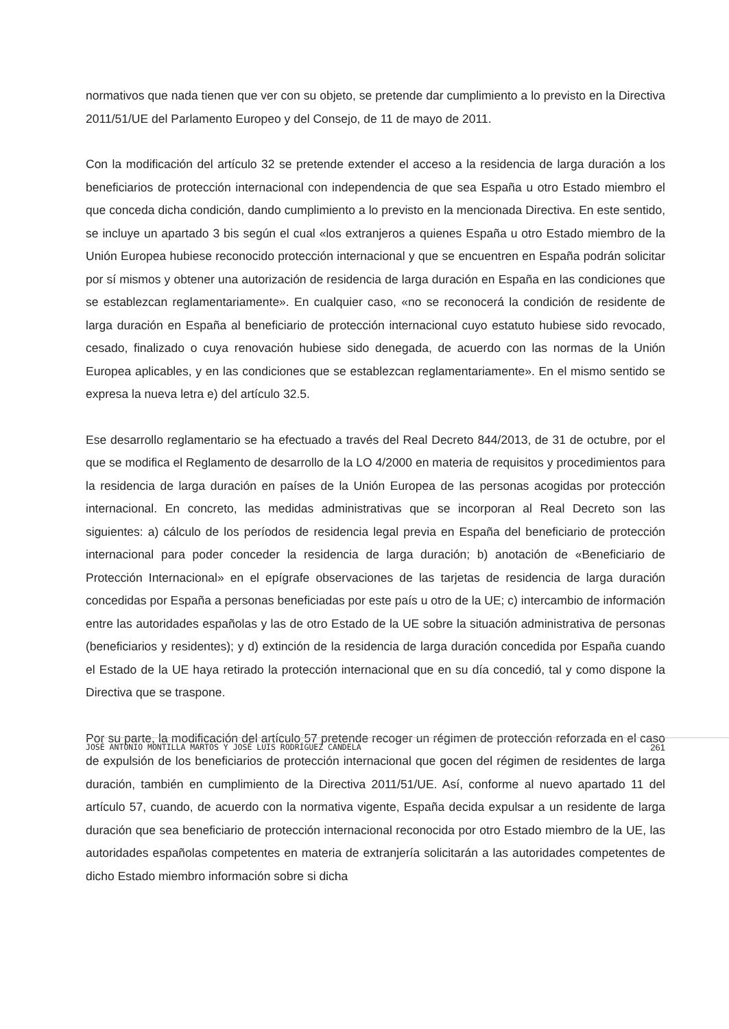normativos que nada tienen que ver con su objeto, se pretende dar cumplimiento a lo previsto en la Directiva 2011/51/UE del Parlamento Europeo y del Consejo, de 11 de mayo de 2011.
Con la modificación del artículo 32 se pretende extender el acceso a la residencia de larga duración a los beneficiarios de protección internacional con independencia de que sea España u otro Estado miembro el que conceda dicha condición, dando cumplimiento a lo previsto en la mencionada Directiva. En este sentido, se incluye un apartado 3 bis según el cual «los extranjeros a quienes España u otro Estado miembro de la Unión Europea hubiese reconocido protección internacional y que se encuentren en España podrán solicitar por sí mismos y obtener una autorización de residencia de larga duración en España en las condiciones que se establezcan reglamentariamente». En cualquier caso, «no se reconocerá la condición de residente de larga duración en España al beneficiario de protección internacional cuyo estatuto hubiese sido revocado, cesado, finalizado o cuya renovación hubiese sido denegada, de acuerdo con las normas de la Unión Europea aplicables, y en las condiciones que se establezcan reglamentariamente». En el mismo sentido se expresa la nueva letra e) del artículo 32.5.
Ese desarrollo reglamentario se ha efectuado a través del Real Decreto 844/2013, de 31 de octubre, por el que se modifica el Reglamento de desarrollo de la LO 4/2000 en materia de requisitos y procedimientos para la residencia de larga duración en países de la Unión Europea de las personas acogidas por protección internacional. En concreto, las medidas administrativas que se incorporan al Real Decreto son las siguientes: a) cálculo de los períodos de residencia legal previa en España del beneficiario de protección internacional para poder conceder la residencia de larga duración; b) anotación de «Beneficiario de Protección Internacional» en el epígrafe observaciones de las tarjetas de residencia de larga duración concedidas por España a personas beneficiadas por este país u otro de la UE; c) intercambio de información entre las autoridades españolas y las de otro Estado de la UE sobre la situación administrativa de personas (beneficiarios y residentes); y d) extinción de la residencia de larga duración concedida por España cuando el Estado de la UE haya retirado la protección internacional que en su día concedió, tal y como dispone la Directiva que se traspone.
Por su parte, la modificación del artículo 57 pretende recoger un régimen de protección reforzada en el caso de expulsión de los beneficiarios de protección internacional que gocen del régimen de residentes de larga duración, también en cumplimiento de la Directiva 2011/51/UE. Así, conforme al nuevo apartado 11 del artículo 57, cuando, de acuerdo con la normativa vigente, España decida expulsar a un residente de larga duración que sea beneficiario de protección internacional reconocida por otro Estado miembro de la UE, las autoridades españolas competentes en materia de extranjería solicitarán a las autoridades competentes de dicho Estado miembro información sobre si dicha
JOSÉ ANTONIO MONTILLA MARTOS Y JOSÉ LUIS RODRÍGUEZ CANDELA 261